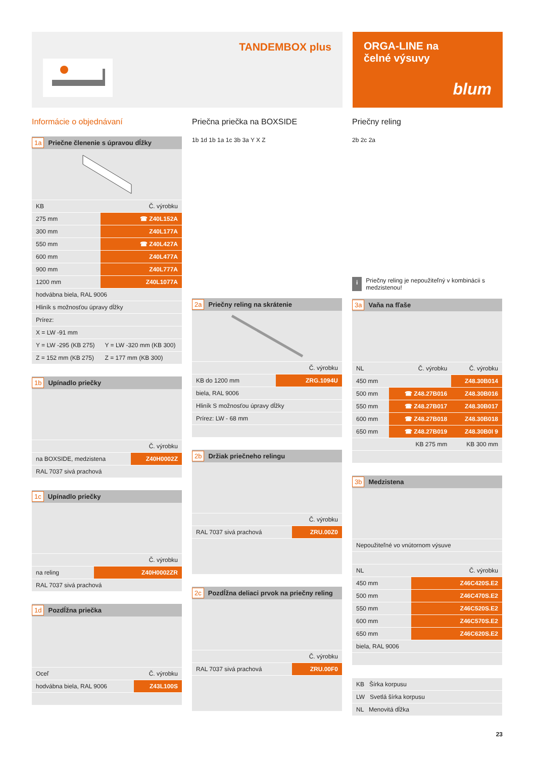TANDEMBOX plus
ORGA-LINE na
čelné výsuvy
blum
Informácie o objednávaní
1a Priečne členenie s úpravou dĺžky
| KB | Č. výrobku |
| --- | --- |
| 275 mm | ☎ Z40L152A |
| 300 mm | Z40L177A |
| 550 mm | ☎ Z40L427A |
| 600 mm | Z40L477A |
| 900 mm | Z40L777A |
| 1200 mm | Z40L1077A |
| hodvábna biela, RAL 9006 | |
| Hliník s možnosťou úpravy dĺžky | |
| Prírez: | |
| X = LW -91 mm | |
| Y = LW -295 (KB 275) | Y = LW -320 mm (KB 300) |
| Z = 152 mm (KB 275) | Z = 177 mm (KB 300) |
1b Upínadlo priečky
| | Č. výrobku |
| na BOXSIDE, medzistena | Z40H0002Z |
| RAL 7037 sivá prachová | |
1c Upínadlo priečky
| | Č. výrobku |
| na reling | Z40H0002ZR |
| RAL 7037 sivá prachová | |
1d Pozdĺžna priečka
| Oceľ | Č. výrobku |
| hodvábna biela, RAL 9006 | Z43L100S |
Priečna priečka na BOXSIDE
1b 1d 1b 1a 1c 3b 3a Y X Z
2a Priečny reling na skrátenie
| | Č. výrobku |
| KB do 1200 mm | ZRG.1094U |
| biela, RAL 9006 | |
| Hliník S možnosťou úpravy dĺžky | |
| Prírez: LW - 68 mm | |
2b Držiak priečneho relingu
| | Č. výrobku |
| RAL 7037 sivá prachová | ZRU.00Z0 |
2c Pozdĺžna deliaci prvok na priečny reling
| | Č. výrobku |
| RAL 7037 sivá prachová | ZRU.00F0 |
Priečny reling
2b 2c 2a
i
Priečny reling je nepoužiteľný v kombinácii s medzistenou!
3a Vaňa na fľaše
| NL | Č. výrobku | Č. výrobku |
| 450 mm | | Z48.30B014 |
| 500 mm | ☎ Z48.27B016 | Z48.30B016 |
| 550 mm | ☎ Z48.27B017 | Z48.30B017 |
| 600 mm | ☎ Z48.27B018 | Z48.30B018 |
| 650 mm | ☎ Z48.27B019 | Z48.30B0I 9 |
| | KB 275 mm | KB 300 mm |
3b Medzistena
| Nepoužiteľné vo vnútornom výsuve | |
| NL | Č. výrobku |
| 450 mm | Z46C420S.E2 |
| 500 mm | Z46C470S.E2 |
| 550 mm | Z46C520S.E2 |
| 600 mm | Z46C570S.E2 |
| 650 mm | Z46C620S.E2 |
| biela, RAL 9006 | |
| KB Šírka korpusu |
| LW Svetlá šírka korpusu |
| NL Menovitá dĺžka |
23